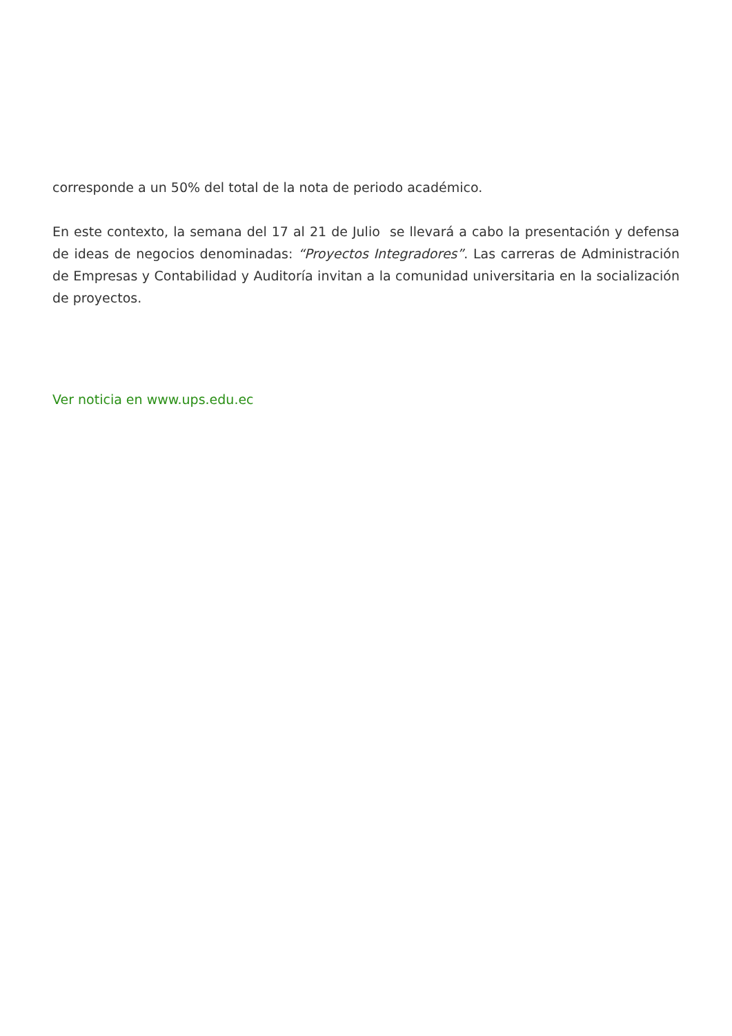corresponde a un 50% del total de la nota de periodo académico.
En este contexto, la semana del 17 al 21 de Julio se llevará a cabo la presentación y defensa de ideas de negocios denominadas: “Proyectos Integradores”. Las carreras de Administración de Empresas y Contabilidad y Auditoría invitan a la comunidad universitaria en la socialización de proyectos.
Ver noticia en www.ups.edu.ec